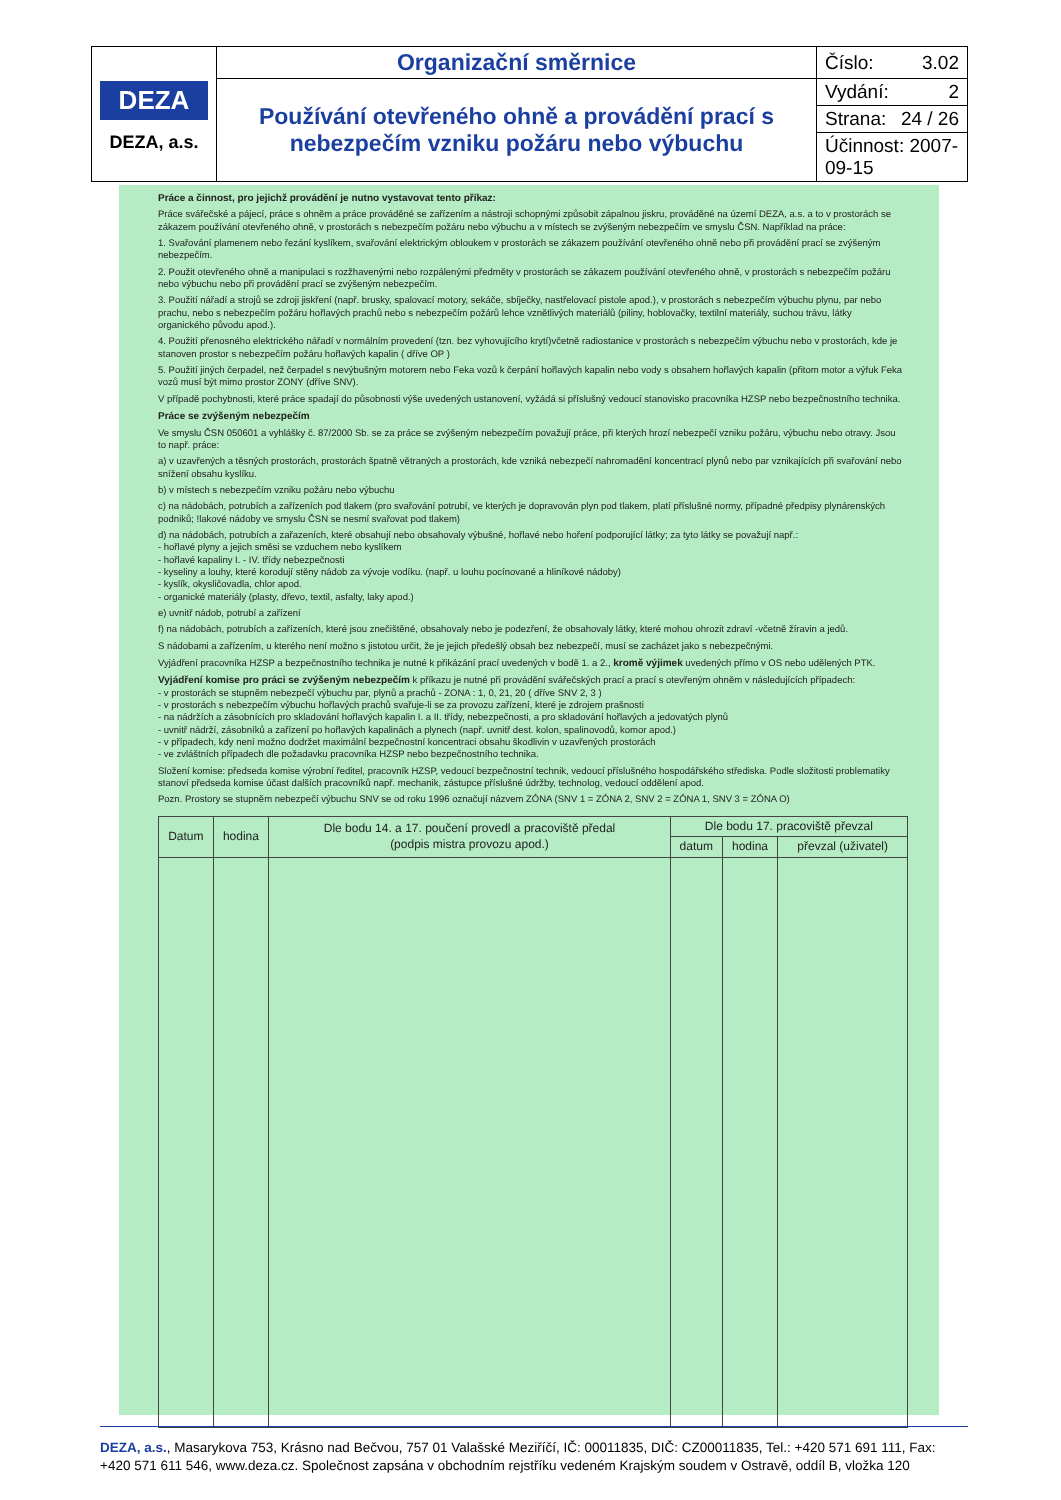| DEZA DEZA, a.s. | Organizační směrnice | Číslo: 3.02 |
| | Používání otevřeného ohně a provádění prací s nebezpečím vzniku požáru nebo výbuchu | Vydání: 2 |
| | | Strana: 24 / 26 |
| | | Účinnost: 2007-09-15 |
Práce a činnost, pro jejichž provádění je nutno vystavovat tento příkaz:
Práce svářečské a pájecí, práce s ohněm a práce prováděné se zařízením a nástroji schopnými způsobit zápalnou jiskru, prováděné na území DEZA, a.s. a to v prostorách se zákazem používání otevřeného ohně, v prostorách s nebezpečím požáru nebo výbuchu a v místech se zvýšeným nebezpečím ve smyslu ČSN. Například na práce:
1. Svařování plamenem nebo řezání kyslíkem, svařování elektrickým obloukem v prostorách se zákazem používání otevřeného ohně nebo při provádění prací se zvýšeným nebezpečím.
2. Použit otevřeného ohně a manipulaci s rozžhavenými nebo rozpálenými předměty v prostorách se zákazem používání otevřeného ohně, v prostorách s nebezpečím požáru nebo výbuchu nebo při provádění prací se zvýšeným nebezpečím.
3. Použití nářadí a strojů se zdroji jiskření (např. brusky, spalovací motory, sekáče, sbíječky, nastřelovací pistole apod.), v prostorách s nebezpečím výbuchu plynu, par nebo prachu, nebo s nebezpečím požáru hořlavých prachů nebo s nebezpečím požárů lehce vznětlivých materiálů (piliny, hoblovačky, textilní materiály, suchou trávu, látky organického původu apod.).
4. Použití přenosného elektrického nářadí v normálním provedení (tzn. bez vyhovujícího krytí)včetně radiostanice v prostorách s nebezpečím výbuchu nebo v prostorách, kde je stanoven prostor s nebezpečím požáru hořlavých kapalin ( dříve OP )
5. Použití jiných čerpadel, než čerpadel s nevýbušným motorem nebo Feka vozů k čerpání hořlavých kapalin nebo vody s obsahem hořlavých kapalin (přitom motor a výfuk Feka vozů musí být mimo prostor ZONY (dříve SNV).
V případě pochybnosti, které práce spadají do působnosti výše uvedených ustanovení, vyžádá si příslušný vedoucí stanovisko pracovníka HZSP nebo bezpečnostního technika.
Práce se zvýšeným nebezpečím
Ve smyslu ČSN 050601 a vyhlášky č. 87/2000 Sb. se za práce se zvýšeným nebezpečím považují práce, při kterých hrozí nebezpečí vzniku požáru, výbuchu nebo otravy. Jsou to např. práce:
a) v uzavřených a těsných prostorách, prostorách špatně větraných a prostorách, kde vzniká nebezpečí nahromadění koncentrací plynů nebo par vznikajících při svařování nebo snížení obsahu kyslíku.
b) v místech s nebezpečím vzniku požáru nebo výbuchu
c) na nádobách, potrubích a zařízeních pod tlakem (pro svařování potrubí, ve kterých je dopravován plyn pod tlakem, platí příslušné normy, případné předpisy plynárenských podniků; !lakové nádoby ve smyslu ČSN se nesmí svařovat pod tlakem)
d) na nádobách, potrubích a zařazeních, které obsahují nebo obsahovaly výbušné, hořlavé nebo hoření podporující látky; za tyto látky se považují např.:
- hořlavé plyny a jejich směsi se vzduchem nebo kyslíkem
- hořlavé kapaliny I. - IV. třídy nebezpečnosti
- kyseliny a louhy, které korodují stěny nádob za vývoje vodíku. (např. u louhu pocínované a hliníkové nádoby)
- kyslík, okysličovadla, chlor apod.
- organické materiály (plasty, dřevo, textil, asfalty, laky apod.)
e) uvnitř nádob, potrubí a zařízení
f) na nádobách, potrubích a zařízeních, které jsou znečištěné, obsahovaly nebo je podezření, že obsahovaly látky, které mohou ohrozit zdraví -včetně žíravin a jedů.
S nádobami a zařízením, u kterého není možno s jistotou určit, že je jejich předešlý obsah bez nebezpečí, musí se zacházet jako s nebezpečnými.
Vyjádření pracovníka HZSP a bezpečnostního technika je nutné k přikázání prací uvedených v bodě 1. a 2., kromě výjimek uvedených přímo v OS nebo udělených PTK.
Vyjádření komise pro práci se zvýšeným nebezpečím k příkazu je nutné při provádění svářečských prací a prací s otevřeným ohněm v následujících případech:
- v prostorách se stupněm nebezpečí výbuchu par, plynů a prachů - ZONA : 1, 0, 21, 20 ( dříve SNV 2, 3 )
- v prostorách s nebezpečím výbuchu hořlavých prachů svařuje-li se za provozu zařízení, které je zdrojem prašnosti
- na nádržích a zásobnících pro skladování hořlavých kapalin I. a II. třídy, nebezpečnosti, a pro skladování hořlavých a jedovatých plynů
- uvnitř nádrží, zásobníků a zařízení po hořlavých kapalinách a plynech (např. uvnitř dest. kolon, spalinovodů, komor apod.)
- v případech, kdy není možno dodržet maximální bezpečnostní koncentraci obsahu škodlivin v uzavřených prostorách
- ve zvláštních případech dle požadavku pracovníka HZSP nebo bezpečnostního technika.
Složení komise: předseda komise výrobní ředitel, pracovník HZSP, vedoucí bezpečnostní technik, vedoucí příslušného hospodářského střediska. Podle složitosti problematiky stanoví předseda komise účast dalších pracovníků např. mechanik, zástupce příslušné údržby, technolog, vedoucí oddělení apod.
Pozn. Prostory se stupněm nebezpečí výbuchu SNV se od roku 1996 označují názvem ZÓNA (SNV 1 = ZÓNA 2, SNV 2 = ZÓNA 1, SNV 3 = ZÓNA O)
| Datum | hodina | Dle bodu 14. a 17. poučení provedl a pracoviště předal (podpis mistra provozu apod.) | Dle bodu 17. pracoviště převzal | | |
| --- | --- | --- | --- | --- | --- |
| | | | datum | hodina | převzal (uživatel) |
DEZA, a.s., Masarykova 753, Krásno nad Bečvou, 757 01 Valašské Meziříčí, IČ: 00011835, DIČ: CZ00011835, Tel.: +420 571 691 111, Fax: +420 571 611 546, www.deza.cz. Společnost zapsána v obchodním rejstříku vedeném Krajským soudem v Ostravě, oddíl B, vložka 120